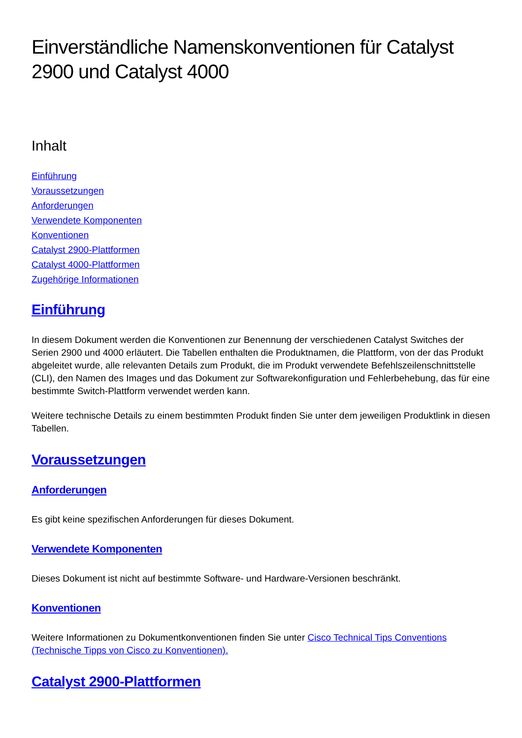Einverständliche Namenskonventionen für Catalyst 2900 und Catalyst 4000
Inhalt
Einführung
Voraussetzungen
Anforderungen
Verwendete Komponenten
Konventionen
Catalyst 2900-Plattformen
Catalyst 4000-Plattformen
Zugehörige Informationen
Einführung
In diesem Dokument werden die Konventionen zur Benennung der verschiedenen Catalyst Switches der Serien 2900 und 4000 erläutert. Die Tabellen enthalten die Produktnamen, die Plattform, von der das Produkt abgeleitet wurde, alle relevanten Details zum Produkt, die im Produkt verwendete Befehlszeilenschnittstelle (CLI), den Namen des Images und das Dokument zur Softwarekonfiguration und Fehlerbehebung, das für eine bestimmte Switch-Plattform verwendet werden kann.
Weitere technische Details zu einem bestimmten Produkt finden Sie unter dem jeweiligen Produktlink in diesen Tabellen.
Voraussetzungen
Anforderungen
Es gibt keine spezifischen Anforderungen für dieses Dokument.
Verwendete Komponenten
Dieses Dokument ist nicht auf bestimmte Software- und Hardware-Versionen beschränkt.
Konventionen
Weitere Informationen zu Dokumentkonventionen finden Sie unter Cisco Technical Tips Conventions (Technische Tipps von Cisco zu Konventionen).
Catalyst 2900-Plattformen